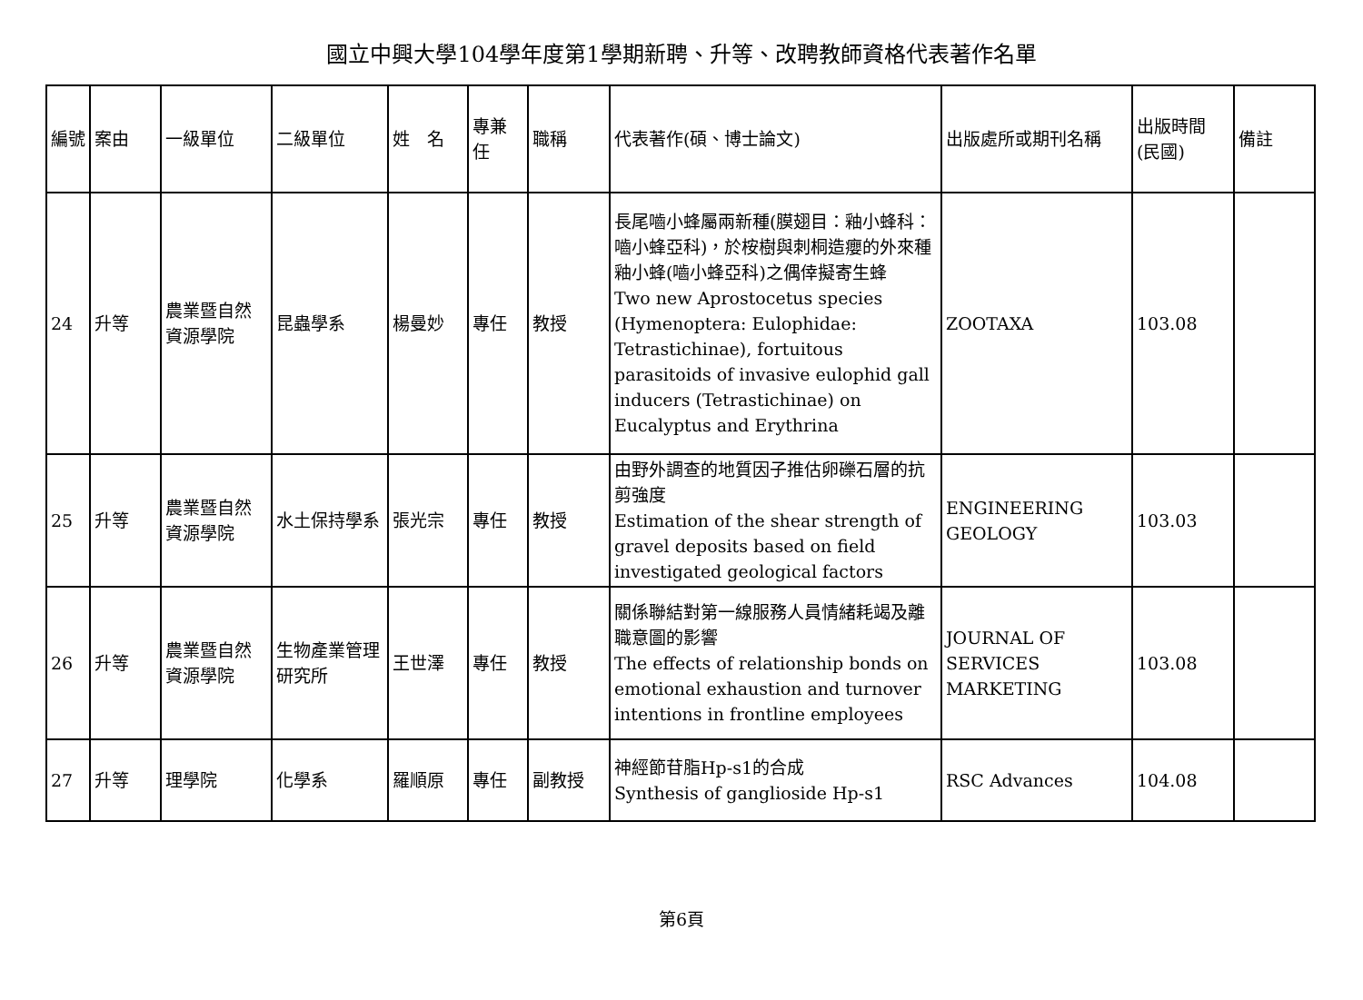國立中興大學104學年度第1學期新聘、升等、改聘教師資格代表著作名單
| 編號 | 案由 | 一級單位 | 二級單位 | 姓 名 | 專兼任 | 職稱 | 代表著作(碩、博士論文) | 出版處所或期刊名稱 | 出版時間(民國) | 備註 |
| --- | --- | --- | --- | --- | --- | --- | --- | --- | --- | --- |
| 24 | 升等 | 農業暨自然資源學院 | 昆蟲學系 | 楊曼妙 | 專任 | 教授 | 長尾嚙小蜂屬兩新種(膜翅目：釉小蜂科：嚙小蜂亞科)，於桉樹與刺桐造癭的外來種釉小蜂(嚙小蜂亞科)之偶倖擬寄生蜂 Two new Aprostocetus species (Hymenoptera: Eulophidae: Tetrastichinae), fortuitous parasitoids of invasive eulophid gall inducers (Tetrastichinae) on Eucalyptus and Erythrina | ZOOTAXA | 103.08 | |
| 25 | 升等 | 農業暨自然資源學院 | 水土保持學系 | 張光宗 | 專任 | 教授 | 由野外調查的地質因子推估卵礫石層的抗剪強度 Estimation of the shear strength of gravel deposits based on field investigated geological factors | ENGINEERING GEOLOGY | 103.03 | |
| 26 | 升等 | 農業暨自然資源學院 | 生物產業管理研究所 | 王世澤 | 專任 | 教授 | 關係聯結對第一線服務人員情緒耗竭及離職意圖的影響 The effects of relationship bonds on emotional exhaustion and turnover intentions in frontline employees | JOURNAL OF SERVICES MARKETING | 103.08 | |
| 27 | 升等 | 理學院 | 化學系 | 羅順原 | 專任 | 副教授 | 神經節苷脂Hp-s1的合成 Synthesis of ganglioside Hp-s1 | RSC Advances | 104.08 | |
第6頁